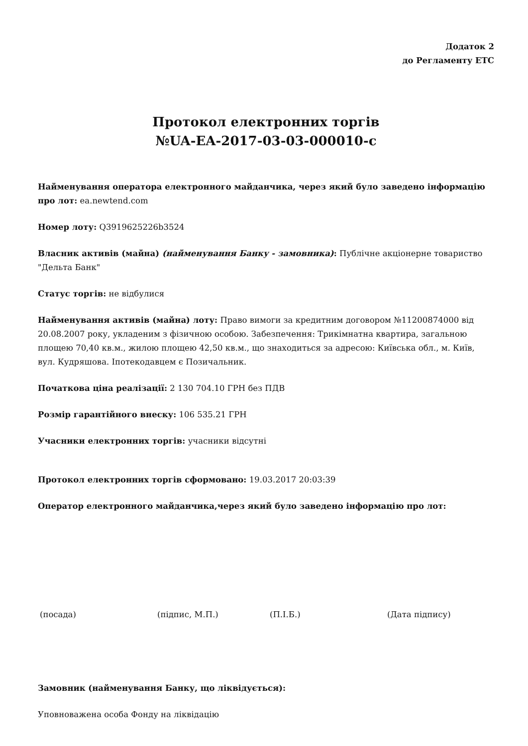Додаток 2
до Регламенту ЕТС
Протокол електронних торгів
№UA-EA-2017-03-03-000010-c
Найменування оператора електронного майданчика, через який було заведено інформацію про лот: ea.newtend.com
Номер лоту: Q3919625226b3524
Власник активів (майна) (найменування Банку - замовника): Публічне акціонерне товариство "Дельта Банк"
Статус торгів: не відбулися
Найменування активів (майна) лоту: Право вимоги за кредитним договором №11200874000 від 20.08.2007 року, укладеним з фізичною особою. Забезпечення: Трикімнатна квартира, загальною площею 70,40 кв.м., жилою площею 42,50 кв.м., що знаходиться за адресою: Київська обл., м. Київ, вул. Кудряшова. Іпотекодавцем є Позичальник.
Початкова ціна реалізації: 2 130 704.10 ГРН без ПДВ
Розмір гарантійного внеску: 106 535.21 ГРН
Учасники електронних торгів: учасники відсутні
Протокол електронних торгів сформовано: 19.03.2017 20:03:39
Оператор електронного майданчика,через який було заведено інформацію про лот:
(посада) (підпис, М.П.) (П.І.Б.) (Дата підпису)
Замовник (найменування Банку, що ліквідується):
Уповноважена особа Фонду на ліквідацію